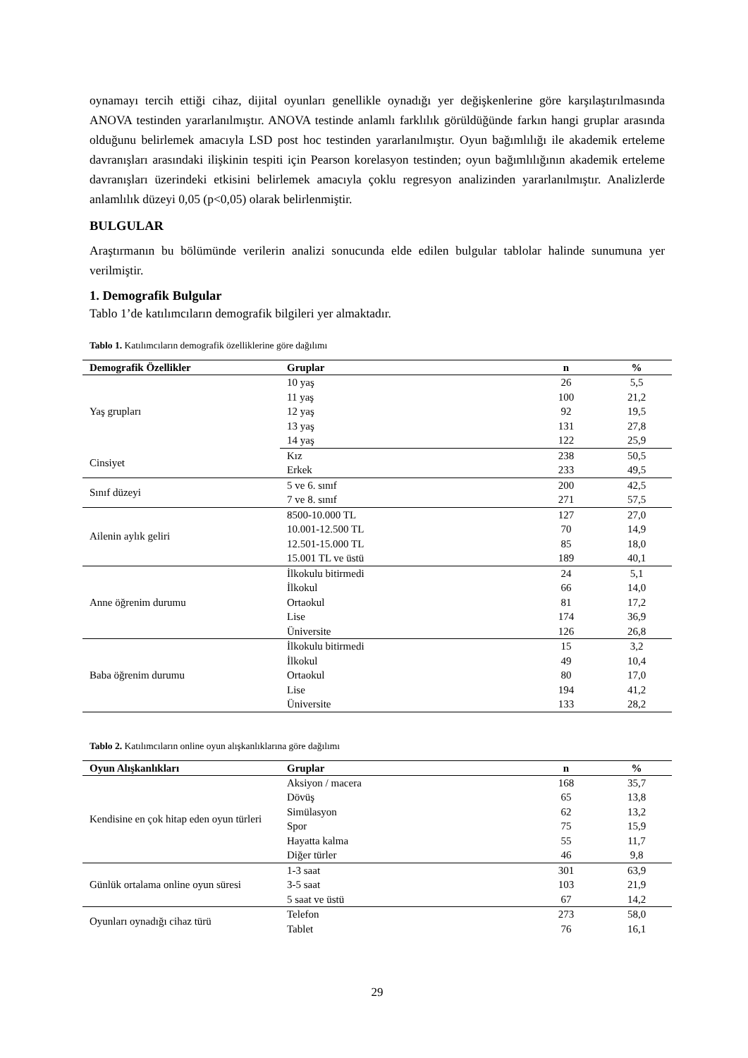oynamayı tercih ettiği cihaz, dijital oyunları genellikle oynadığı yer değişkenlerine göre karşılaştırılmasında ANOVA testinden yararlanılmıştır. ANOVA testinde anlamlı farklılık görüldüğünde farkın hangi gruplar arasında olduğunu belirlemek amacıyla LSD post hoc testinden yararlanılmıştır. Oyun bağımlılığı ile akademik erteleme davranışları arasındaki ilişkinin tespiti için Pearson korelasyon testinden; oyun bağımlılığının akademik erteleme davranışları üzerindeki etkisini belirlemek amacıyla çoklu regresyon analizinden yararlanılmıştır. Analizlerde anlamlılık düzeyi 0,05 (p<0,05) olarak belirlenmiştir.
BULGULAR
Araştırmanın bu bölümünde verilerin analizi sonucunda elde edilen bulgular tablolar halinde sunumuna yer verilmiştir.
1. Demografik Bulgular
Tablo 1’de katılımcıların demografik bilgileri yer almaktadır.
Tablo 1. Katılımcıların demografik özelliklerine göre dağılımı
| Demografik Özellikler | Gruplar | n | % |
| --- | --- | --- | --- |
| Yaş grupları | 10 yaş | 26 | 5,5 |
| | 11 yaş | 100 | 21,2 |
| | 12 yaş | 92 | 19,5 |
| | 13 yaş | 131 | 27,8 |
| | 14 yaş | 122 | 25,9 |
| Cinsiyet | Kız | 238 | 50,5 |
| | Erkek | 233 | 49,5 |
| Sınıf düzeyi | 5 ve 6. sınıf | 200 | 42,5 |
| | 7 ve 8. sınıf | 271 | 57,5 |
| Ailenin aylık geliri | 8500-10.000 TL | 127 | 27,0 |
| | 10.001-12.500 TL | 70 | 14,9 |
| | 12.501-15.000 TL | 85 | 18,0 |
| | 15.001 TL ve üstü | 189 | 40,1 |
| Anne öğrenim durumu | İlkokulu bitirmedi | 24 | 5,1 |
| | İlkokul | 66 | 14,0 |
| | Ortaokul | 81 | 17,2 |
| | Lise | 174 | 36,9 |
| | Üniversite | 126 | 26,8 |
| Baba öğrenim durumu | İlkokulu bitirmedi | 15 | 3,2 |
| | İlkokul | 49 | 10,4 |
| | Ortaokul | 80 | 17,0 |
| | Lise | 194 | 41,2 |
| | Üniversite | 133 | 28,2 |
Tablo 2. Katılımcıların online oyun alışkanlıklarına göre dağılımı
| Oyun Alışkanlıkları | Gruplar | n | % |
| --- | --- | --- | --- |
| Kendisine en çok hitap eden oyun türleri | Aksiyon / macera | 168 | 35,7 |
| | Dövüş | 65 | 13,8 |
| | Simülasyon | 62 | 13,2 |
| | Spor | 75 | 15,9 |
| | Hayatta kalma | 55 | 11,7 |
| | Diğer türler | 46 | 9,8 |
| Günlük ortalama online oyun süresi | 1-3 saat | 301 | 63,9 |
| | 3-5 saat | 103 | 21,9 |
| | 5 saat ve üstü | 67 | 14,2 |
| Oyunları oynadığı cihaz türü | Telefon | 273 | 58,0 |
| | Tablet | 76 | 16,1 |
29